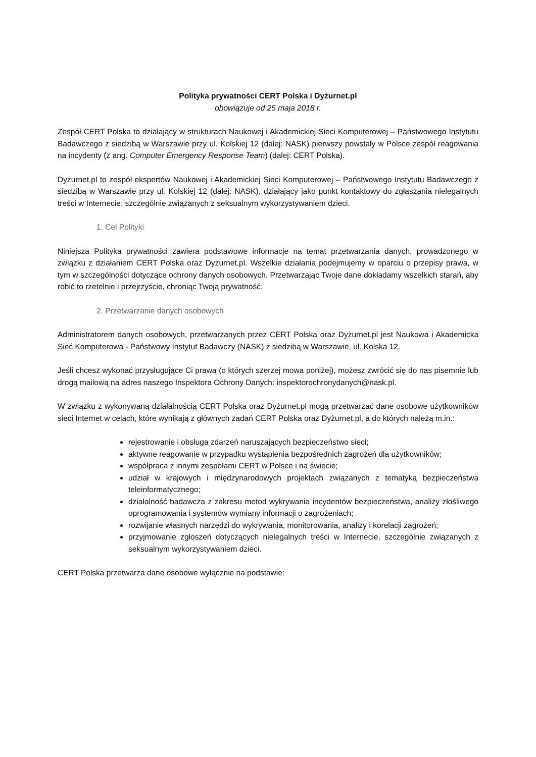Polityka prywatności CERT Polska i Dyżurnet.pl
obowiązuje od 25 maja 2018 r.
Zespół CERT Polska to działający w strukturach Naukowej i Akademickiej Sieci Komputerowej – Państwowego Instytutu Badawczego z siedzibą w Warszawie przy ul. Kolskiej 12 (dalej: NASK) pierwszy powstały w Polsce zespół reagowania na incydenty (z ang. Computer Emergency Response Team) (dalej: CERT Polska).
Dyżurnet.pl to zespół ekspertów Naukowej i Akademickiej Sieci Komputerowej – Państwowego Instytutu Badawczego z siedzibą w Warszawie przy ul. Kolskiej 12 (dalej: NASK), działający jako punkt kontaktowy do zgłaszania nielegalnych treści w Internecie, szczególnie związanych z seksualnym wykorzystywaniem dzieci.
1. Cel Polityki
Niniejsza Polityka prywatności zawiera podstawowe informacje na temat przetwarzania danych, prowadzonego w związku z działaniem CERT Polska oraz Dyżurnet.pl. Wszelkie działania podejmujemy w oparciu o przepisy prawa, w tym w szczególności dotyczące ochrony danych osobowych. Przetwarzając Twoje dane dokładamy wszelkich starań, aby robić to rzetelnie i przejrzyście, chroniąc Twoją prywatność.
2. Przetwarzanie danych osobowych
Administratorem danych osobowych, przetwarzanych przez CERT Polska oraz Dyżurnet.pl jest Naukowa i Akademicka Sieć Komputerowa - Państwowy Instytut Badawczy (NASK) z siedzibą w Warszawie, ul. Kolska 12.
Jeśli chcesz wykonać przysługujące Ci prawa (o których szerzej mowa poniżej), możesz zwrócić się do nas pisemnie lub drogą mailową na adres naszego Inspektora Ochrony Danych: inspektorochronydanych@nask.pl.
W związku z wykonywaną działalnością CERT Polska oraz Dyżurnet.pl mogą przetwarzać dane osobowe użytkowników sieci Internet w celach, które wynikają z głównych zadań CERT Polska oraz Dyżurnet.pl, a do których należą m.in.:
rejestrowanie i obsługa zdarzeń naruszających bezpieczeństwo sieci;
aktywne reagowanie w przypadku wystąpienia bezpośrednich zagrożeń dla użytkowników;
współpraca z innymi zespołami CERT w Polsce i na świecie;
udział w krajowych i międzynarodowych projektach związanych z tematyką bezpieczeństwa teleinformatycznego;
działalność badawcza z zakresu metod wykrywania incydentów bezpieczeństwa, analizy złośliwego oprogramowania i systemów wymiany informacji o zagrożeniach;
rozwijanie własnych narzędzi do wykrywania, monitorowania, analizy i korelacji zagrożeń;
przyjmowanie zgłoszeń dotyczących nielegalnych treści w Internecie, szczególnie związanych z seksualnym wykorzystywaniem dzieci.
CERT Polska przetwarza dane osobowe wyłącznie na podstawie: